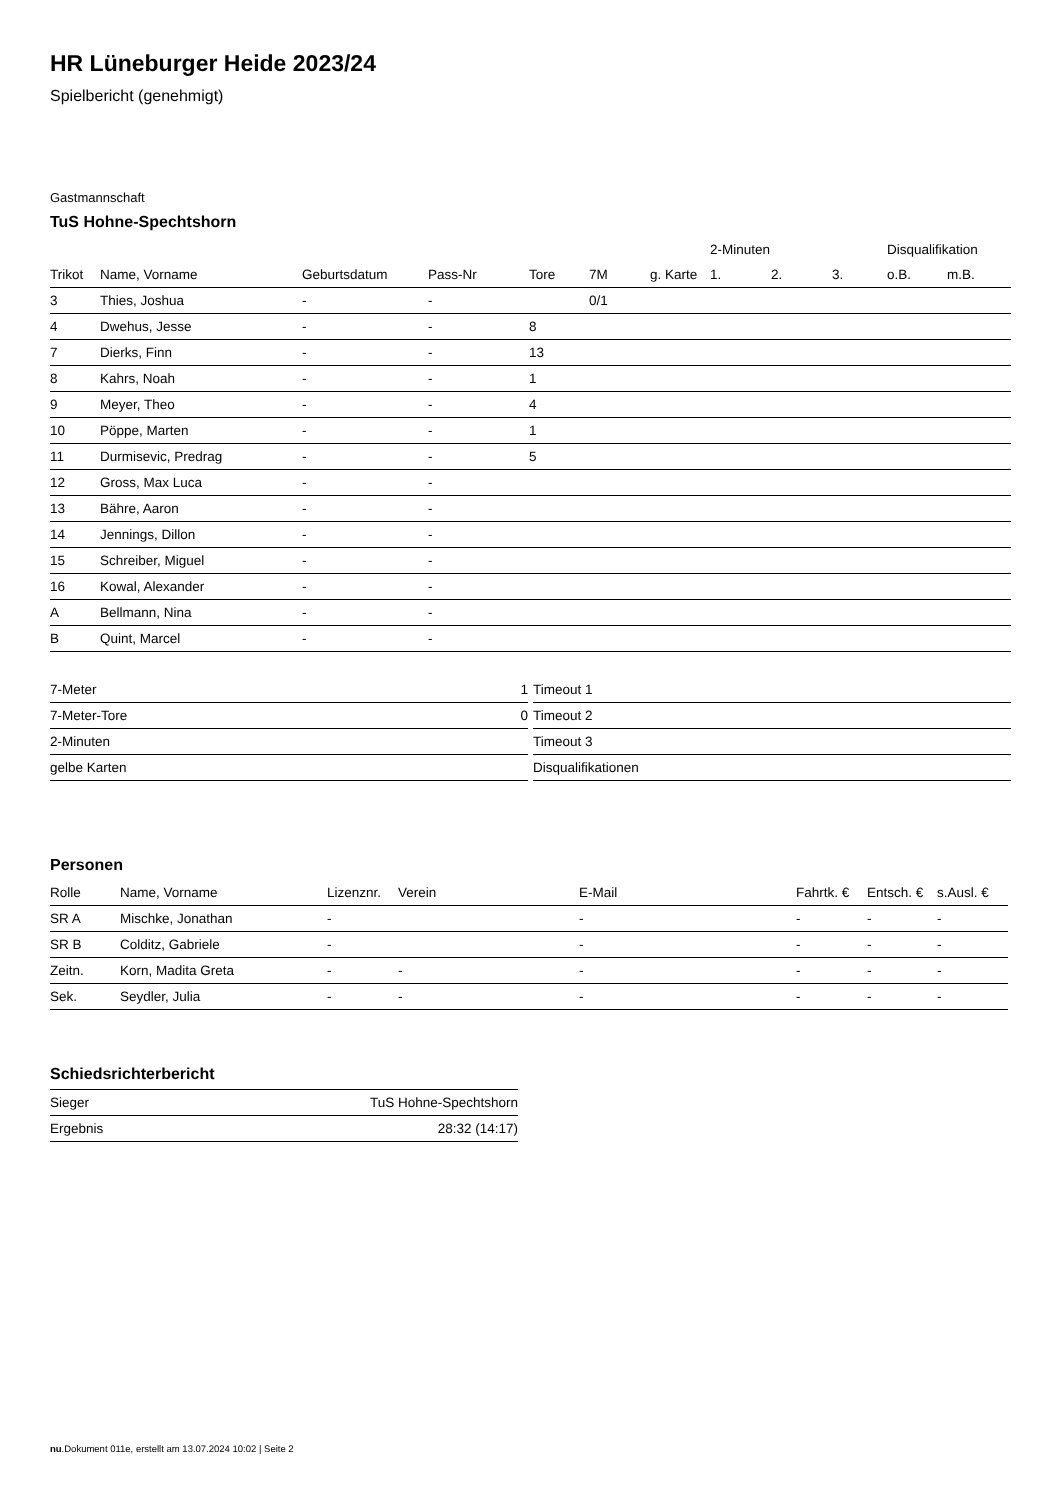HR Lüneburger Heide 2023/24
Spielbericht (genehmigt)
Gastmannschaft
TuS Hohne-Spechtshorn
| | | | | | | | 2-Minuten | | | Disqualifikation | |
| --- | --- | --- | --- | --- | --- | --- | --- | --- | --- | --- | --- |
| Trikot | Name, Vorname | Geburtsdatum | Pass-Nr | Tore | 7M | g. Karte | 1. | 2. | 3. | o.B. | m.B. |
| 3 | Thies, Joshua | - | - | | 0/1 | | | | | | |
| 4 | Dwehus, Jesse | - | - | 8 | | | | | | | |
| 7 | Dierks, Finn | - | - | 13 | | | | | | | |
| 8 | Kahrs, Noah | - | - | 1 | | | | | | | |
| 9 | Meyer, Theo | - | - | 4 | | | | | | | |
| 10 | Pöppe, Marten | - | - | 1 | | | | | | | |
| 11 | Durmisevic, Predrag | - | - | 5 | | | | | | | |
| 12 | Gross, Max Luca | - | - | | | | | | | | |
| 13 | Bähre, Aaron | - | - | | | | | | | | |
| 14 | Jennings, Dillon | - | - | | | | | | | | |
| 15 | Schreiber, Miguel | - | - | | | | | | | | |
| 16 | Kowal, Alexander | - | - | | | | | | | | |
| A | Bellmann, Nina | - | - | | | | | | | | |
| B | Quint, Marcel | - | - | | | | | | | | |
| 7-Meter | 1 |
| 7-Meter-Tore | 0 |
| 2-Minuten | |
| gelbe Karten | |
| Timeout 1 |
| Timeout 2 |
| Timeout 3 |
| Disqualifikationen |
Personen
| Rolle | Name, Vorname | Lizenznr. | Verein | E-Mail | Fahrtk. € | Entsch. € | s.Ausl. € |
| --- | --- | --- | --- | --- | --- | --- | --- |
| SR A | Mischke, Jonathan | - | | - | - | - | - |
| SR B | Colditz, Gabriele | - | | - | - | - | - |
| Zeitn. | Korn, Madita Greta | - | - | - | - | - | - |
| Sek. | Seydler, Julia | - | - | - | - | - | - |
Schiedsrichterbericht
| Sieger | TuS Hohne-Spechtshorn |
| Ergebnis | 28:32 (14:17) |
nu.Dokument 011e, erstellt am 13.07.2024 10:02 | Seite 2